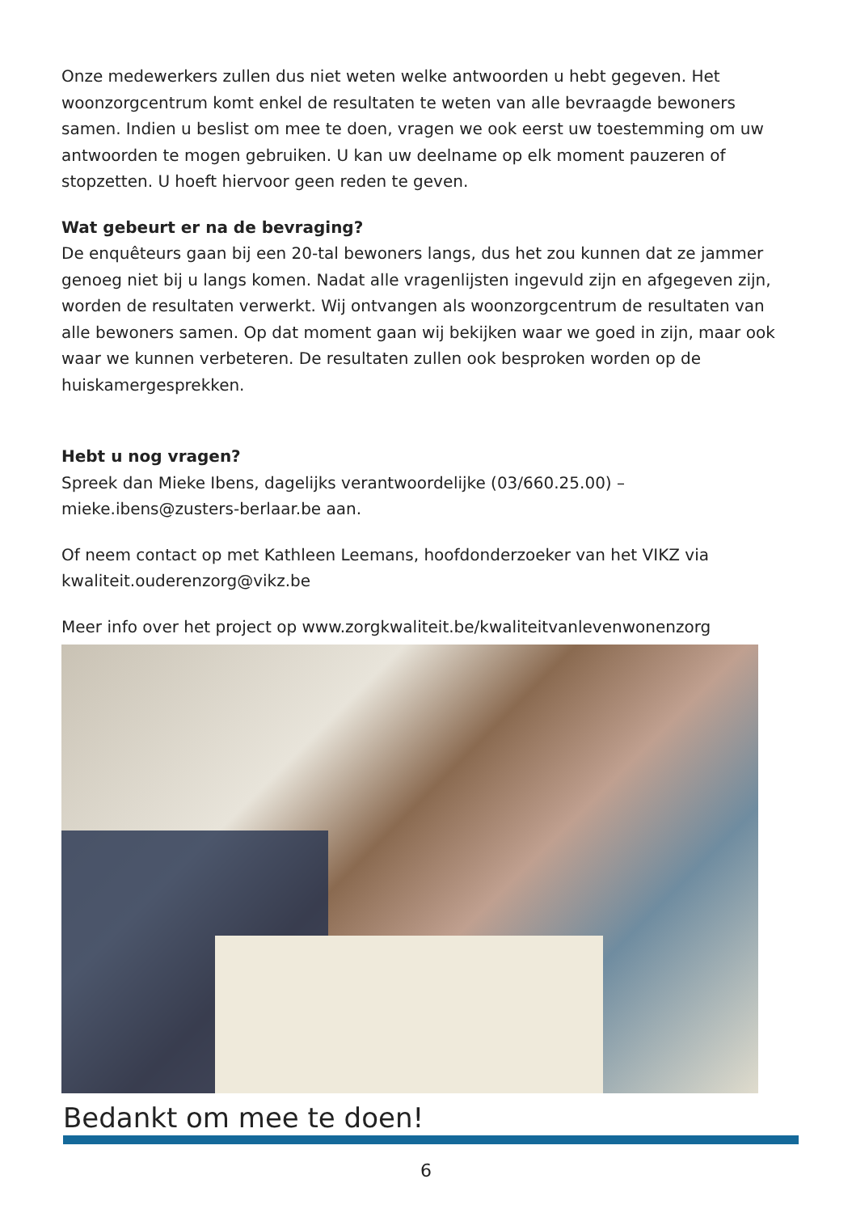Onze medewerkers zullen dus niet weten welke antwoorden u hebt gegeven. Het woonzorgcentrum komt enkel de resultaten te weten van alle bevraagde bewoners samen. Indien u beslist om mee te doen, vragen we ook eerst uw toestemming om uw antwoorden te mogen gebruiken. U kan uw deelname op elk moment pauzeren of stopzetten. U hoeft hiervoor geen reden te geven.
Wat gebeurt er na de bevraging?
De enquêteurs gaan bij een 20-tal bewoners langs, dus het zou kunnen dat ze jammer genoeg niet bij u langs komen. Nadat alle vragenlijsten ingevuld zijn en afgegeven zijn, worden de resultaten verwerkt. Wij ontvangen als woonzorgcentrum de resultaten van alle bewoners samen. Op dat moment gaan wij bekijken waar we goed in zijn, maar ook waar we kunnen verbeteren. De resultaten zullen ook besproken worden op de huiskamergesprekken.
Hebt u nog vragen?
Spreek dan Mieke Ibens, dagelijks verantwoordelijke (03/660.25.00) – mieke.ibens@zusters-berlaar.be aan.
Of neem contact op met Kathleen Leemans, hoofdonderzoeker van het VIKZ via kwaliteit.ouderenzorg@vikz.be
Meer info over het project op www.zorgkwaliteit.be/kwaliteitvanlevenwonenzorg
Bedankt om mee te doen!
6